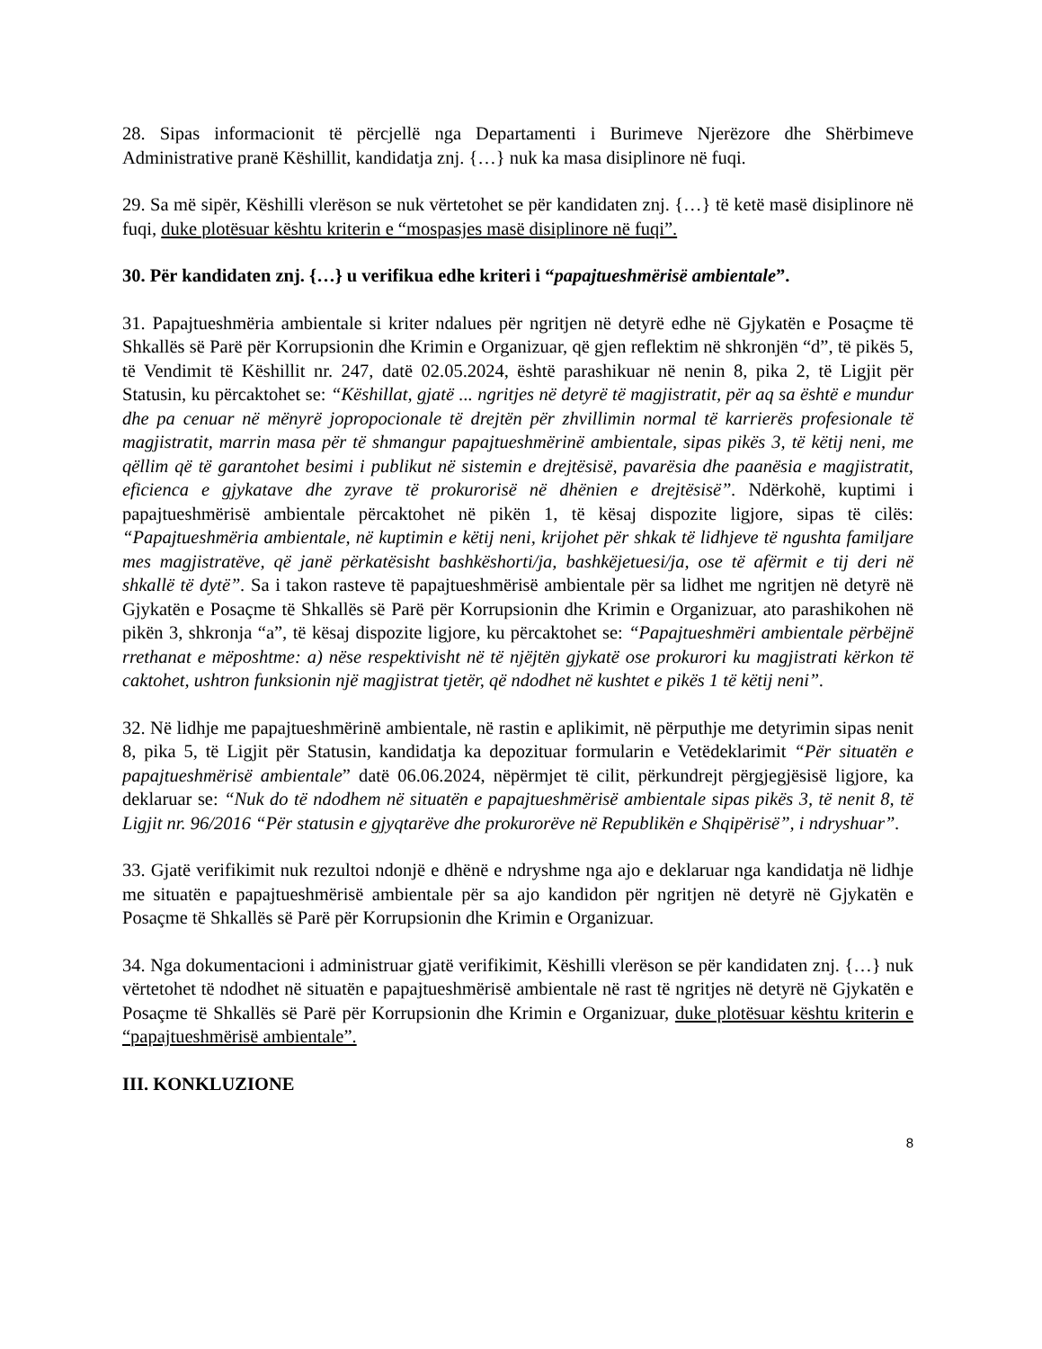28. Sipas informacionit të përcjellë nga Departamenti i Burimeve Njerëzore dhe Shërbimeve Administrative pranë Këshillit, kandidatja znj. {…} nuk ka masa disiplinore në fuqi.
29. Sa më sipër, Këshilli vlerëson se nuk vërtetohet se për kandidaten znj. {…} të ketë masë disiplinore në fuqi, duke plotësuar kështu kriterin e “mospasjes masë disiplinore në fuqi”.
30. Për kandidaten znj. {…} u verifikua edhe kriteri i “papajtueshmërisë ambientale”.
31. Papajtueshmëria ambientale si kriter ndalues për ngritjen në detyrë edhe në Gjykatën e Posaçme të Shkallës së Parë për Korrupsionin dhe Krimin e Organizuar, që gjen reflektim në shkronjën “d”, të pikës 5, të Vendimit të Këshillit nr. 247, datë 02.05.2024, është parashikuar në nenin 8, pika 2, të Ligjit për Statusin, ku përcaktohet se: “Këshillat, gjatë ... ngritjes në detyrë të magjistratit, për aq sa është e mundur dhe pa cenuar në mënyrë jopropocionale të drejtën për zhvillimin normal të karrierës profesionale të magjistratit, marrin masa për të shmangur papajtueshmërinë ambientale, sipas pikës 3, të këtij neni, me qëllim që të garantohet besimi i publikut në sistemin e drejtësisë, pavarësia dhe paanësia e magjistratit, eficienca e gjykatave dhe zyrave të prokurorisë në dhënien e drejtësisë”. Ndërkohë, kuptimi i papajtueshmërisë ambientale përcaktohet në pikën 1, të kësaj dispozite ligjore, sipas të cilës: “Papajtueshmëria ambientale, në kuptimin e këtij neni, krijohet për shkak të lidhjeve të ngushta familjare mes magjistratëve, që janë përkatësisht bashkëshorti/ja, bashkëjetuesi/ja, ose të afërmit e tij deri në shkallë të dytë”. Sa i takon rasteve të papajtueshmërisë ambientale për sa lidhet me ngritjen në detyrë në Gjykatën e Posaçme të Shkallës së Parë për Korrupsionin dhe Krimin e Organizuar, ato parashikohen në pikën 3, shkronja “a”, të kësaj dispozite ligjore, ku përcaktohet se: “Papajtueshmëri ambientale përbëjnë rrethanat e mëposhtme: a) nëse respektivisht në të njëjtën gjykatë ose prokurori ku magjistrati kërkon të caktohet, ushtron funksionin një magjistrat tjetër, që ndodhet në kushtet e pikës 1 të këtij neni”.
32. Në lidhje me papajtueshmërinë ambientale, në rastin e aplikimit, në përputhje me detyrimin sipas nenit 8, pika 5, të Ligjit për Statusin, kandidatja ka depozituar formularin e Vetëdeklarimit “Për situatën e papajtueshmërisë ambientale” datë 06.06.2024, nëpërmjet të cilit, përkundrejt përgjegjësisë ligjore, ka deklaruar se: “Nuk do të ndodhem në situatën e papajtueshmërisë ambientale sipas pikës 3, të nenit 8, të Ligjit nr. 96/2016 “Për statusin e gjyqtarëve dhe prokurorëve në Republikën e Shqipërisë”, i ndryshuar”.
33. Gjatë verifikimit nuk rezultoi ndonjë e dhënë e ndryshme nga ajo e deklaruar nga kandidatja në lidhje me situatën e papajtueshmërisë ambientale për sa ajo kandidon për ngritjen në detyrë në Gjykatën e Posaçme të Shkallës së Parë për Korrupsionin dhe Krimin e Organizuar.
34. Nga dokumentacioni i administruar gjatë verifikimit, Këshilli vlerëson se për kandidaten znj. {…} nuk vërtetohet të ndodhet në situatën e papajtueshmërisë ambientale në rast të ngritjes në detyrë në Gjykatën e Posaçme të Shkallës së Parë për Korrupsionin dhe Krimin e Organizuar, duke plotësuar kështu kriterin e “papajtueshmërisë ambientale”.
III. KONKLUZIONE
8